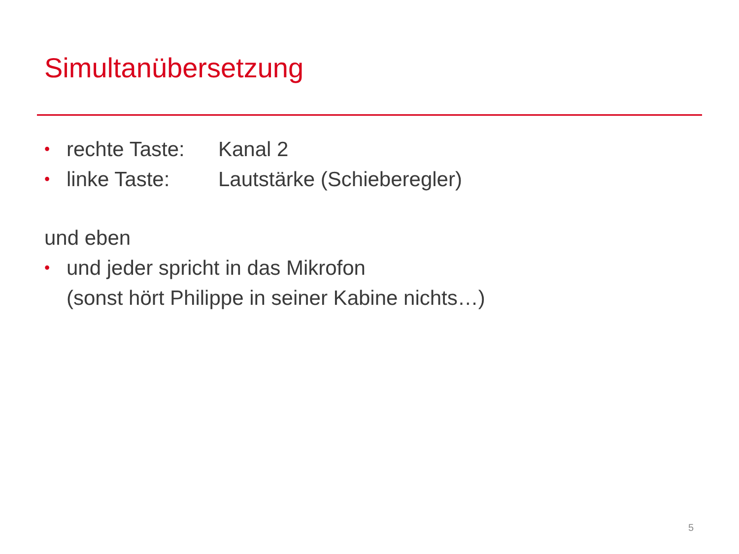Simultanübersetzung
• rechte Taste: Kanal 2
• linke Taste: Lautstärke (Schieberegler)
und eben
• und jeder spricht in das Mikrofon
(sonst hört Philippe in seiner Kabine nichts…)
5